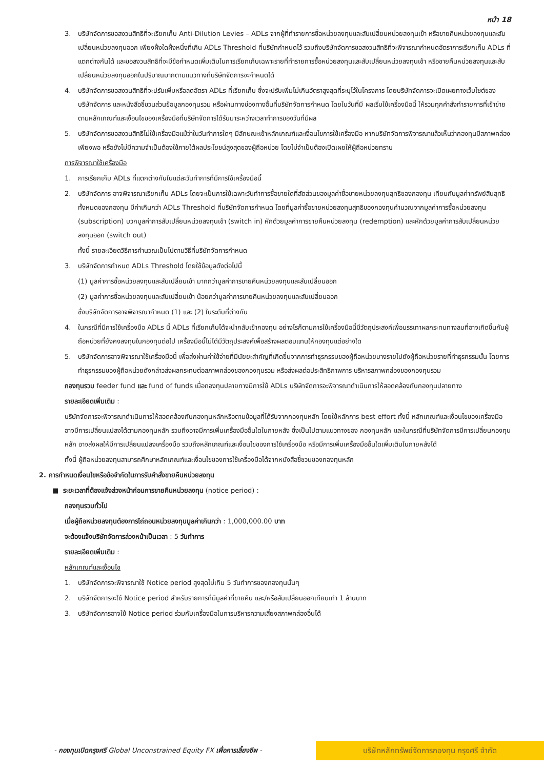หน้า 18
3. บริษัทจัดการขอสงวนสิทธิที่จะเรียกเก็บ Anti-Dilution Levies – ADLs จากผู้ที่ทำรายการซื้อหน่วยลงทุนและสับเปลี่ยนหน่วยลงทุนเข้า หรือขายคืนหน่วยลงทุนและสับเปลี่ยนหน่วยลงทุนออก เพียงฝั่งใดฝั่งหนึ่งที่เกิน ADLs Threshold ที่บริษัทกำหนดไว้ รวมถึงบริษัทจัดการขอสงวนสิทธิที่จะพิจารณากำหนดอัตราการเรียกเก็บ ADLs ที่แตกต่างกันได้ และขอสงวนสิทธิที่จะมีข้อกำหนดเพิ่มเติมในการเรียกเก็บเฉพาะรายที่ทำรายการซื้อหน่วยลงทุนและสับเปลี่ยนหน่วยลงทุนเข้า หรือขายคืนหน่วยลงทุนและสับเปลี่ยนหน่วยลงทุนออกในปริมาณมากตามแนวทางที่บริษัทจัดการจะกำหนดได้
4. บริษัทจัดการขอสงวนสิทธิที่จะปรับเพิ่มหรือลดอัตรา ADLs ที่เรียกเก็บ ซึ่งจะปรับเพิ่มไม่เกินอัตราสูงสุดที่ระบุไว้ในโครงการ โดยบริษัทจัดการจะเปิดเผยทางเว็บไซต์ของบริษัทจัดการ และหนังสือชี้ชวนส่วนข้อมูลกองทุนรวม หรือผ่านทางช่องทางอื่นที่บริษัทจัดการกำหนด โดยในวันที่มี ผลเริ่มใช้เครื่องมือนี้ ให้รวมทุกคำสั่งทำรายการที่เข้าข่ายตามหลักเกณฑ์และเงื่อนไขของเครื่องมือที่บริษัทจัดการได้รับมาระหว่างเวลาทำการของวันที่มีผล
5. บริษัทจัดการขอสงวนสิทธิไม่ใช้เครื่องมือแม้ว่าในวันทำการใดๆ มีลักษณะเข้าหลักเกณฑ์และเงื่อนไขการใช้เครื่องมือ หากบริษัทจัดการพิจารณาแล้วเห็นว่ากองทุนมีสภาพคล่องเพียงพอ หรือยังไม่มีความจำเป็นต้องใช้ภายใต้ผลประโยชน์สูงสุดของผู้ถือหน่วย โดยไม่จำเป็นต้องเปิดเผยให้ผู้ถือหน่วยทราบ
การพิจารณาใช้เครื่องมือ
1. การเรียกเก็บ ADLs ที่แตกต่างกันในแต่ละวันทำการที่มีการใช้เครื่องมือนี้
2. บริษัทจัดการ อาจพิจารณาเรียกเก็บ ADLs โดยจะเป็นการใช้เฉพาะวันทำการซื้อขายใดที่สัดส่วนของมูลค่าซื้อขายหน่วยลงทุนสุทธิของกองทุน เทียบกับมูลค่าทรัพย์สินสุทธิทั้งหมดของกองทุน มีค่าเกินกว่า ADLs Threshold ที่บริษัทจัดการกำหนด โดยที่มูลค่าซื้อขายหน่วยลงทุนสุทธิของกองทุนคำนวณจากมูลค่าการซื้อหน่วยลงทุน (subscription) บวกมูลค่าการสับเปลี่ยนหน่วยลงทุนเข้า (switch in) หักด้วยมูลค่าการขายคืนหน่วยลงทุน (redemption) และหักด้วยมูลค่าการสับเปลี่ยนหน่วยลงทุนออก (switch out)
ทั้งนี้ รายละเอียดวิธีการคำนวณเป็นไปตามวิธีที่บริษัทจัดการกำหนด
3. บริษัทจัดการกำหนด ADLs Threshold โดยใช้ข้อมูลดังต่อไปนี้
(1) มูลค่าการซื้อหน่วยลงทุนและสับเปลี่ยนเข้า มากกว่ามูลค่าการขายคืนหน่วยลงทุนและสับเปลี่ยนออก
(2) มูลค่าการซื้อหน่วยลงทุนและสับเปลี่ยนเข้า น้อยกว่ามูลค่าการขายคืนหน่วยลงทุนและสับเปลี่ยนออก
ซึ่งบริษัทจัดการอาจพิจารณากำหนด (1) และ (2) ในระดับที่ต่างกัน
4. ในกรณีที่มีการใช้เครื่องมือ ADLs นี้ ADLs ที่เรียกเก็บได้จะนำกลับเข้ากองทุน อย่างไรก็ตามการใช้เครื่องมือนี้มีวัตถุประสงค์เพื่อบรรเทาผลกระทบทางลบที่อาจเกิดขึ้นกับผู้ถือหน่วยที่ยังคงลงทุนในกองทุนต่อไป เครื่องมือนี้ไม่ได้มีวัตถุประสงค์เพื่อสร้างผลตอบแทนให้กองทุนแต่อย่างใด
5. บริษัทจัดการอาจพิจารณาใช้เครื่องมือนี้ เพื่อส่งผ่านค่าใช้จ่ายที่มีนัยยะสำคัญที่เกิดขึ้นจากการทำธุรกรรมของผู้ถือหน่วยบางรายไปยังผู้ถือหน่วยรายที่ทำธุรกรรมนั้น โดยการทำธุรกรรมของผู้ถือหน่วยดังกล่าวส่งผลกระทบต่อสภาพคล่องของกองทุนรวม หรือส่งผลต่อประสิทธิภาพการ บริหารสภาพคล่องของกองทุนรวม
กองทุนรวม feeder fund และ fund of funds เมื่อกองทุนปลายทางมีการใช้ ADLs บริษัทจัดการจะพิจารณาดำเนินการให้สอดคล้องกับกองทุนปลายทาง
รายละเอียดเพิ่มเติม :
บริษัทจัดการจะพิจารณาดำเนินการให้สอดคล้องกับกองทุนหลักหรือตามข้อมูลที่ได้รับจากกองทุนหลัก โดยใช้หลักการ best effort ทั้งนี้ หลักเกณฑ์และเงื่อนไขของเครื่องมือ อาจมีการเปลี่ยนแปลงได้ตามกองทุนหลัก รวมถึงอาจมีการเพิ่มเครื่องมืออื่นใดในภายหลัง ซึ่งเป็นไปตามแนวทางของ กองทุนหลัก และในกรณีที่บริษัทจัดการมีการเปลี่ยนกองทุนหลัก อาจส่งผลให้มีการเปลี่ยนแปลงเครื่องมือ รวมถึงหลักเกณฑ์และเงื่อนไขของการใช้เครื่องมือ หรือมีการเพิ่มเครื่องมืออื่นใดเพิ่มเติมในภายหลังได้
ทั้งนี้ ผู้ถือหน่วยลงทุนสามารถศึกษาหลักเกณฑ์และเงื่อนไขของการใช้เครื่องมือได้จากหนังสือชี้ชวนของกองทุนหลัก
2. การกำหนดเงื่อนไขหรือข้อจำกัดในการรับคำสั่งขายคืนหน่วยลงทุน
■ ระยะเวลาที่ต้องแจ้งล่วงหน้าก่อนการขายคืนหน่วยลงทุน (notice period) :
กองทุนรวมทั่วไป
เมื่อผู้ถือหน่วยลงทุนต้องการไถ่ถอนหน่วยลงทุนมูลค่าเกินกว่า : 1,000,000.00 บาท
จะต้องแจ้งบริษัทจัดการล่วงหน้าเป็นเวลา : 5 วันทำการ
รายละเอียดเพิ่มเติม :
หลักเกณฑ์และเงื่อนไข
1. บริษัทจัดการจะพิจารณาใช้ Notice period สูงสุดไม่เกิน 5 วันทำการของกองทุนนั้นๆ
2. บริษัทจัดการจะใช้ Notice period สำหรับรายการที่มีมูลค่าที่ขายคืน และ/หรือสับเปลี่ยนออกเทียบเท่า 1 ล้านบาท
3. บริษัทจัดการอาจใช้ Notice period ร่วมกับเครื่องมือในการบริหารความเสี่ยงสภาพคล่องอื่นได้
- กองทุนเปิดกรุงศรี Global Unconstrained Equity FX เพื่อการเลี้ยงชีพ -
บริษัทหลักทรัพย์จัดการกองทุน กรุงศรี จำกัด